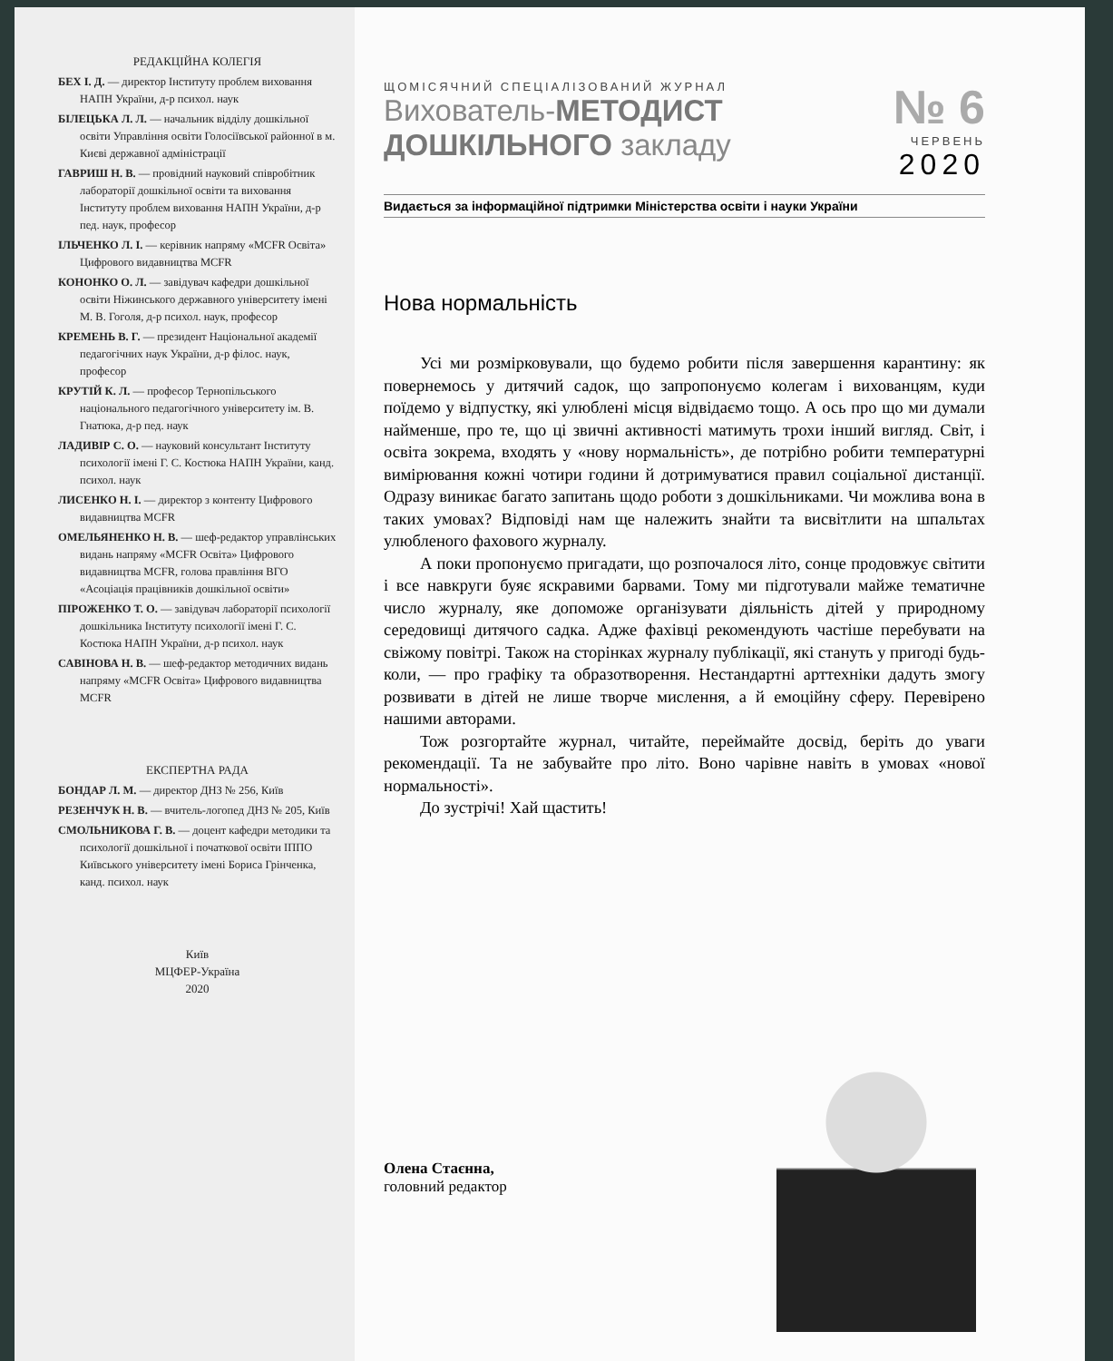РЕДАКЦІЙНА КОЛЕГІЯ
БЕХ І. Д. — директор Інституту проблем виховання НАПН України, д-р психол. наук
БІЛЕЦЬКА Л. Л. — начальник відділу дошкільної освіти Управління освіти Голосіївської районної в м. Києві державної адміністрації
ГАВРИШ Н. В. — провідний науковий співробітник лабораторії дошкільної освіти та виховання Інституту проблем виховання НАПН України, д-р пед. наук, професор
ІЛЬЧЕНКО Л. І. — керівник напряму «MCFR Освіта» Цифрового видавництва MCFR
КОНОНКО О. Л. — завідувач кафедри дошкільної освіти Ніжинського державного університету імені М. В. Гоголя, д-р психол. наук, професор
КРЕМЕНЬ В. Г. — президент Національної академії педагогічних наук України, д-р філос. наук, професор
КРУТІЙ К. Л. — професор Тернопільського національного педагогічного університету ім. В. Гнатюка, д-р пед. наук
ЛАДИВІР С. О. — науковий консультант Інституту психології імені Г. С. Костюка НАПН України, канд. психол. наук
ЛИСЕНКО Н. І. — директор з контенту Цифрового видавництва MCFR
ОМЕЛЬЯНЕНКО Н. В. — шеф-редактор управлінських видань напряму «MCFR Освіта» Цифрового видавництва MCFR, голова правління ВГО «Асоціація працівників дошкільної освіти»
ПІРОЖЕНКО Т. О. — завідувач лабораторії психології дошкільника Інституту психології імені Г. С. Костюка НАПН України, д-р психол. наук
САВІНОВА Н. В. — шеф-редактор методичних видань напряму «MCFR Освіта» Цифрового видавництва MCFR
ЕКСПЕРТНА РАДА
БОНДАР Л. М. — директор ДНЗ № 256, Київ
РЕЗЕНЧУК Н. В. — вчитель-логопед ДНЗ № 205, Київ
СМОЛЬНИКОВА Г. В. — доцент кафедри методики та психології дошкільної і початкової освіти ІППО Київського університету імені Бориса Грінченка, канд. психол. наук
Київ
МЦФЕР-Україна
2020
ЩОМІСЯЧНИЙ СПЕЦІАЛІЗОВАНИЙ ЖУРНАЛ
Вихователь-МЕТОДИСТ
ДОШКІЛЬНОГО закладу
№ 6
ЧЕРВЕНЬ
2020
Видається за інформаційної підтримки Міністерства освіти і науки України
Нова нормальність
Усі ми розмірковували, що будемо робити після завершення карантину: як повернемось у дитячий садок, що запропонуємо колегам і вихованцям, куди поїдемо у відпустку, які улюблені місця відвідаємо тощо. А ось про що ми думали найменше, про те, що ці звичні активності матимуть трохи інший вигляд. Світ, і освіта зокрема, входять у «нову нормальність», де потрібно робити температурні вимірювання кожні чотири години й дотримуватися правил соціальної дистанції. Одразу виникає багато запитань щодо роботи з дошкільниками. Чи можлива вона в таких умовах? Відповіді нам ще належить знайти та висвітлити на шпальтах улюбленого фахового журналу.
А поки пропонуємо пригадати, що розпочалося літо, сонце продовжує світити і все навкруги буяє яскравими барвами. Тому ми підготували майже тематичне число журналу, яке допоможе організувати діяльність дітей у природному середовищі дитячого садка. Адже фахівці рекомендують частіше перебувати на свіжому повітрі. Також на сторінках журналу публікації, які стануть у пригоді будь-коли, — про графіку та образотворення. Нестандартні арттехніки дадуть змогу розвивати в дітей не лише творче мислення, а й емоційну сферу. Перевірено нашими авторами.
Тож розгортайте журнал, читайте, переймайте досвід, беріть до уваги рекомендації. Та не забувайте про літо. Воно чарівне навіть в умовах «нової нормальності».
До зустрічі! Хай щастить!
Олена Стаєнна,
головний редактор